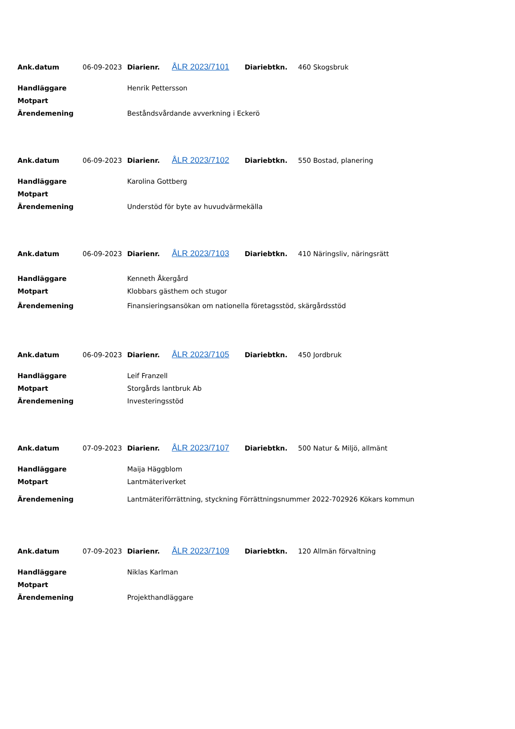| Ank.datum | 06-09-2023 | Diarienr. | ÅLR 2023/7101 | Diariebtkn. | 460 Skogsbruk |
| Handläggare | Henrik Pettersson |
| Motpart | |
| Ärendemening | Beståndsvårdande avverkning i Eckerö |
| Ank.datum | 06-09-2023 | Diarienr. | ÅLR 2023/7102 | Diariebtkn. | 550 Bostad, planering |
| Handläggare | Karolina Gottberg |
| Motpart | |
| Ärendemening | Understöd för byte av huvudvärmekälla |
| Ank.datum | 06-09-2023 | Diarienr. | ÅLR 2023/7103 | Diariebtkn. | 410 Näringsliv, näringsrätt |
| Handläggare | Kenneth Åkergård |
| Motpart | Klobbars gästhem och stugor |
| Ärendemening | Finansieringsansökan om nationella företagsstöd, skärgårdsstöd |
| Ank.datum | 06-09-2023 | Diarienr. | ÅLR 2023/7105 | Diariebtkn. | 450 Jordbruk |
| Handläggare | Leif Franzell |
| Motpart | Storgårds lantbruk Ab |
| Ärendemening | Investeringsstöd |
| Ank.datum | 07-09-2023 | Diarienr. | ÅLR 2023/7107 | Diariebtkn. | 500 Natur & Miljö, allmänt |
| Handläggare | Maija Häggblom |
| Motpart | Lantmäteriverket |
| Ärendemening | Lantmäteriförrättning, styckning Förrättningsnummer 2022-702926 Kökars kommun |
| Ank.datum | 07-09-2023 | Diarienr. | ÅLR 2023/7109 | Diariebtkn. | 120 Allmän förvaltning |
| Handläggare | Niklas Karlman |
| Motpart | |
| Ärendemening | Projekthandläggare |